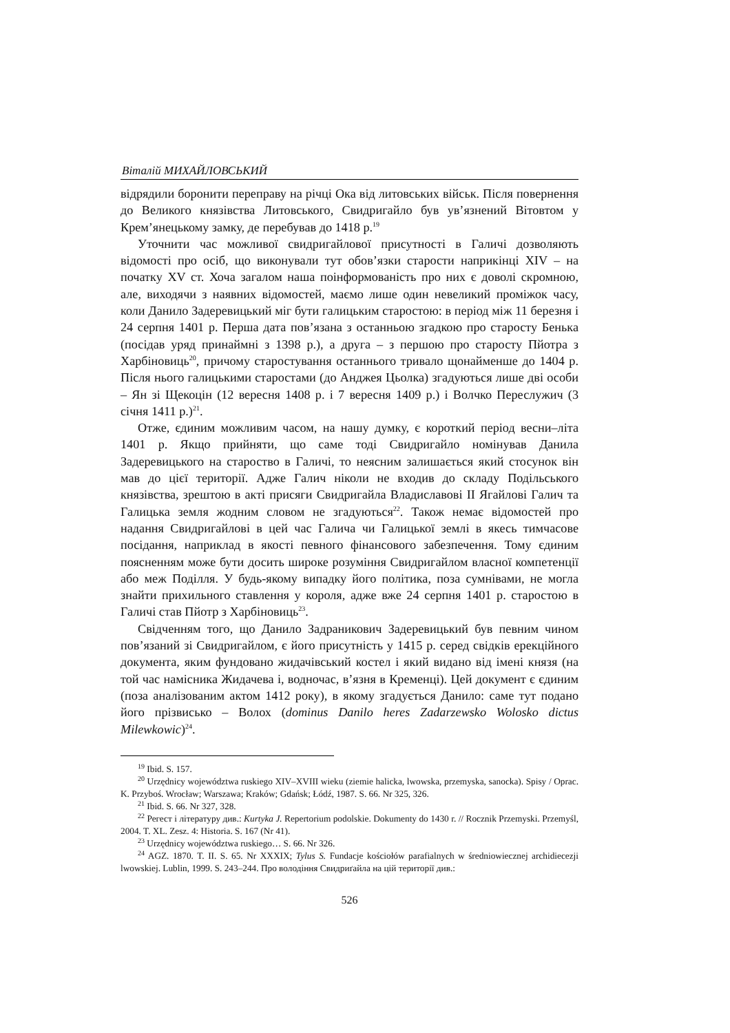Віталій МИХАЙЛОВСЬКИЙ
відрядили боронити переправу на річці Ока від литовських військ. Після повернення до Великого князівства Литовського, Свидригайло був ув’язнений Вітовтом у Крем’янецькому замку, де перебував до 1418 р.<sup>19</sup>
Уточнити час можливої свидригайлової присутності в Галичі дозволяють відомості про осіб, що виконували тут обов’язки старости наприкінці XIV – на початку XV ст. Хоча загалом наша поінформованість про них є доволі скромною, але, виходячи з наявних відомостей, маємо лише один невеликий проміжок часу, коли Данило Задеревицький міг бути галицьким старостою: в період між 11 березня і 24 серпня 1401 р. Перша дата пов’язана з останньою згадкою про старосту Бенька (посідав уряд принаймні з 1398 р.), а друга – з першою про старосту Пйотра з Харбіновиць<sup>20</sup>, причому старостування останнього тривало щонайменше до 1404 р. Після нього галицькими старостами (до Анджея Цьолка) згадуються лише дві особи – Ян зі Щекоцін (12 вересня 1408 р. і 7 вересня 1409 р.) і Волчко Переслужич (3 січня 1411 р.)<sup>21</sup>.
Отже, єдиним можливим часом, на нашу думку, є короткий період весни–літа 1401 р. Якщо прийняти, що саме тоді Свидригайло номінував Данила Задеревицького на староство в Галичі, то неясним залишається який стосунок він мав до цієї території. Адже Галич ніколи не входив до складу Подільського князівства, зрештою в акті присяги Свидригайла Владиславові II Ягайлові Галич та Галицька земля жодним словом не згадуються<sup>22</sup>. Також немає відомостей про надання Свидригайлові в цей час Галича чи Галицької землі в якесь тимчасове посідання, наприклад в якості певного фінансового забезпечення. Тому єдиним поясненням може бути досить широке розуміння Свидригайлом власної компетенції або меж Поділля. У будь-якому випадку його політика, поза сумнівами, не могла знайти прихильного ставлення у короля, адже вже 24 серпня 1401 р. старостою в Галичі став Пйотр з Харбіновиць<sup>23</sup>.
Свідченням того, що Данило Задраникович Задеревицький був певним чином пов’язаний зі Свидригайлом, є його присутність у 1415 р. серед свідків ерекційного документа, яким фундовано жидачівський костел і який видано від імені князя (на той час намісника Жидачева і, водночас, в’язня в Кременці). Цей документ є єдиним (поза аналізованим актом 1412 року), в якому згадується Данило: саме тут подано його прізвисько – Волох (dominus Danilo heres Zadarzewsko Wolosko dictus Milewkowic)<sup>24</sup>.
<sup>19</sup> Ibid. S. 157.
<sup>20</sup> Urzędnicy województwa ruskiego XIV–XVIII wieku (ziemie halicka, lwowska, przemyska, sanocka). Spisy / Oprac. K. Przyboś. Wrocław; Warszawa; Kraków; Gdańsk; Łódź, 1987. S. 66. Nr 325, 326.
<sup>21</sup> Ibid. S. 66. Nr 327, 328.
<sup>22</sup> Регест і літературу див.: Kurtyka J. Repertorium podolskie. Dokumenty do 1430 r. // Rocznik Przemyski. Przemyśl, 2004. T. XL. Zesz. 4: Historia. S. 167 (Nr 41).
<sup>23</sup> Urzędnicy województwa ruskiego… S. 66. Nr 326.
<sup>24</sup> AGZ. 1870. T. II. S. 65. Nr XXXIX; Tylus S. Fundacje kościołów parafialnych w średniowiecznej archidiecezji lwowskiej. Lublin, 1999. S. 243–244. Про володіння Свидриґайла на цій території див.:
526